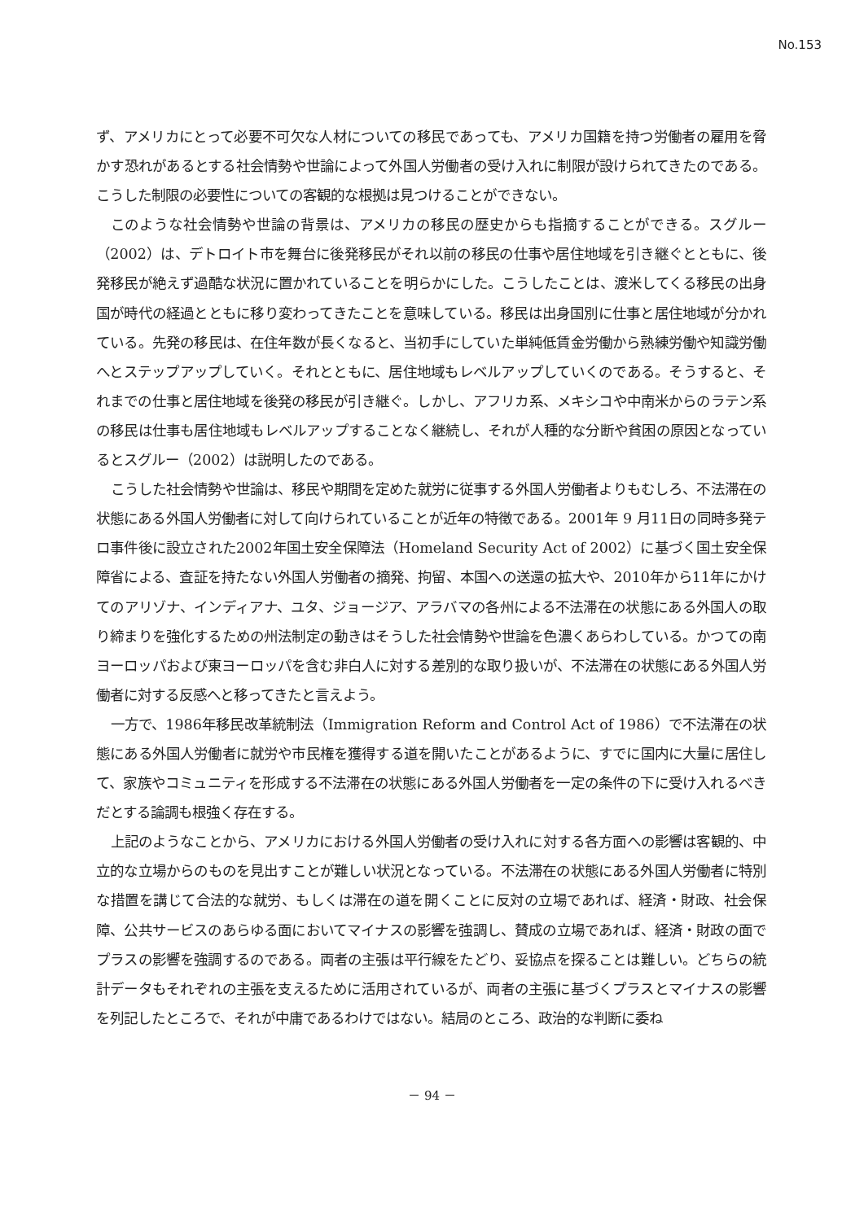No.153
ず、アメリカにとって必要不可欠な人材についての移民であっても、アメリカ国籍を持つ労働者の雇用を脅かす恐れがあるとする社会情勢や世論によって外国人労働者の受け入れに制限が設けられてきたのである。こうした制限の必要性についての客観的な根拠は見つけることができない。
このような社会情勢や世論の背景は、アメリカの移民の歴史からも指摘することができる。スグルー（2002）は、デトロイト市を舞台に後発移民がそれ以前の移民の仕事や居住地域を引き継ぐとともに、後発移民が絶えず過酷な状況に置かれていることを明らかにした。こうしたことは、渡米してくる移民の出身国が時代の経過とともに移り変わってきたことを意味している。移民は出身国別に仕事と居住地域が分かれている。先発の移民は、在住年数が長くなると、当初手にしていた単純低賃金労働から熟練労働や知識労働へとステップアップしていく。それとともに、居住地域もレベルアップしていくのである。そうすると、それまでの仕事と居住地域を後発の移民が引き継ぐ。しかし、アフリカ系、メキシコや中南米からのラテン系の移民は仕事も居住地域もレベルアップすることなく継続し、それが人種的な分断や貧困の原因となっているとスグルー（2002）は説明したのである。
こうした社会情勢や世論は、移民や期間を定めた就労に従事する外国人労働者よりもむしろ、不法滞在の状態にある外国人労働者に対して向けられていることが近年の特徴である。2001年 9 月11日の同時多発テロ事件後に設立された2002年国土安全保障法（Homeland Security Act of 2002）に基づく国土安全保障省による、査証を持たない外国人労働者の摘発、拘留、本国への送還の拡大や、2010年から11年にかけてのアリゾナ、インディアナ、ユタ、ジョージア、アラバマの各州による不法滞在の状態にある外国人の取り締まりを強化するための州法制定の動きはそうした社会情勢や世論を色濃くあらわしている。かつての南ヨーロッパおよび東ヨーロッパを含む非白人に対する差別的な取り扱いが、不法滞在の状態にある外国人労働者に対する反感へと移ってきたと言えよう。
一方で、1986年移民改革統制法（Immigration Reform and Control Act of 1986）で不法滞在の状態にある外国人労働者に就労や市民権を獲得する道を開いたことがあるように、すでに国内に大量に居住して、家族やコミュニティを形成する不法滞在の状態にある外国人労働者を一定の条件の下に受け入れるべきだとする論調も根強く存在する。
上記のようなことから、アメリカにおける外国人労働者の受け入れに対する各方面への影響は客観的、中立的な立場からのものを見出すことが難しい状況となっている。不法滞在の状態にある外国人労働者に特別な措置を講じて合法的な就労、もしくは滞在の道を開くことに反対の立場であれば、経済・財政、社会保障、公共サービスのあらゆる面においてマイナスの影響を強調し、賛成の立場であれば、経済・財政の面でプラスの影響を強調するのである。両者の主張は平行線をたどり、妥協点を探ることは難しい。どちらの統計データもそれぞれの主張を支えるために活用されているが、両者の主張に基づくプラスとマイナスの影響を列記したところで、それが中庸であるわけではない。結局のところ、政治的な判断に委ね
－ 94 －